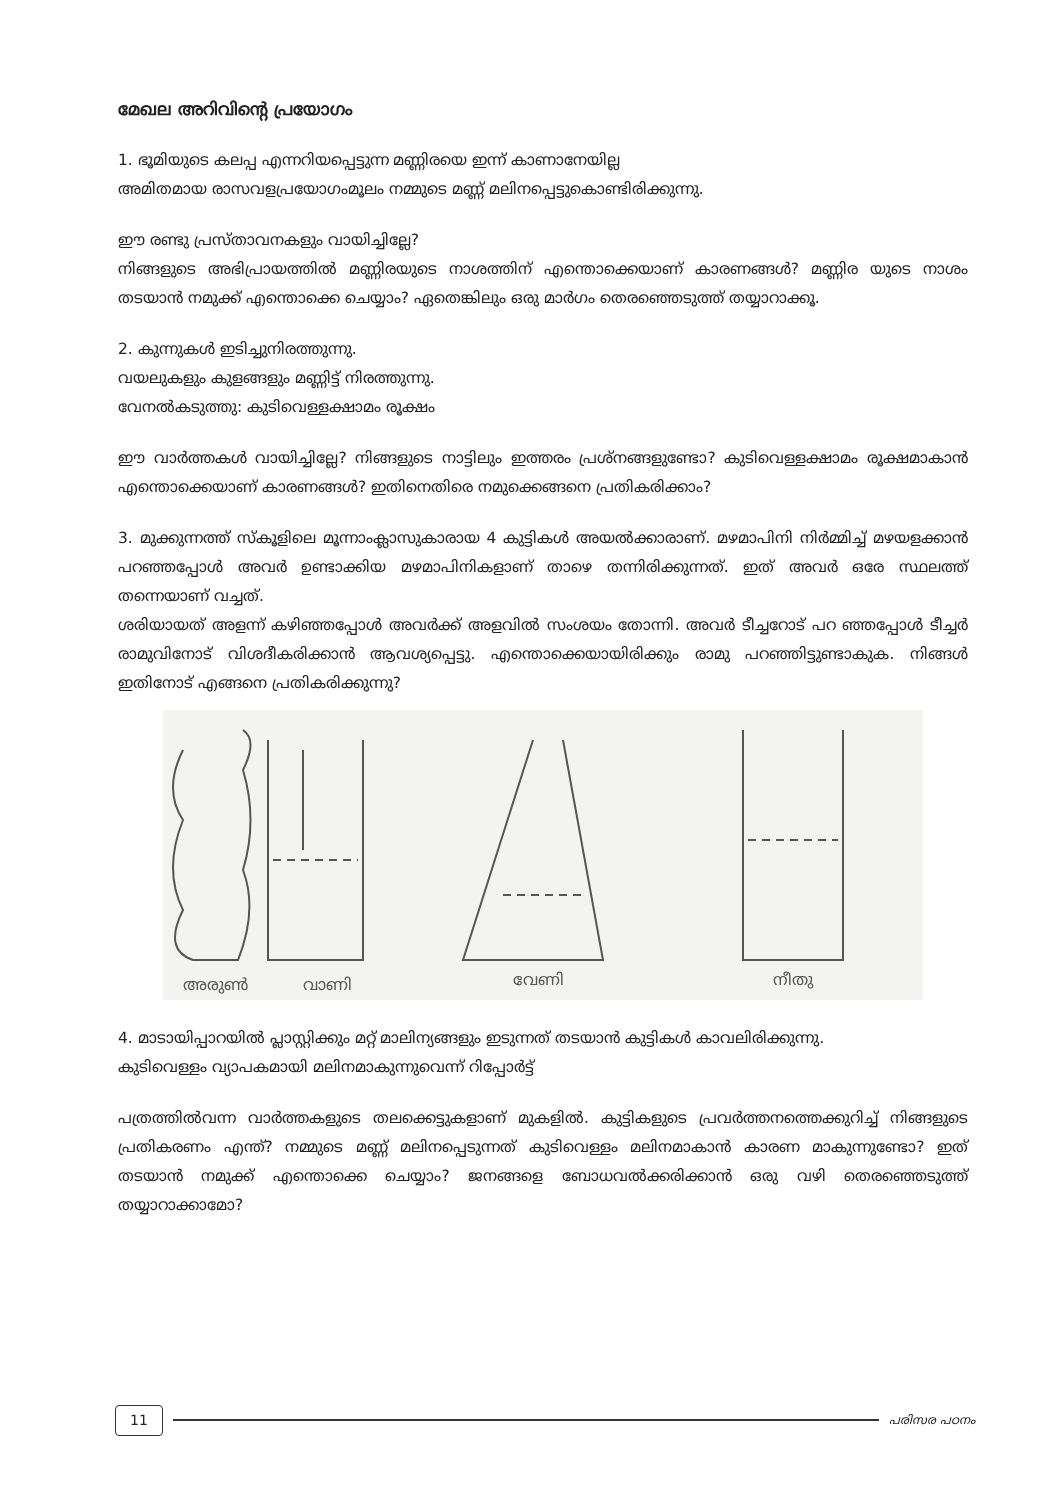മേഖല അറിവിന്റെ പ്രയോഗം
1. ഭൂമിയുടെ കലപ്പ എന്നറിയപ്പെട്ടുന്ന മണ്ണിരയെ ഇന്ന് കാണാനേയില്ല
അമിതമായ രാസവളപ്രയോഗംമൂലം നമ്മുടെ മണ്ണ് മലിനപ്പെട്ടുകൊണ്ടിരിക്കുന്നു.
ഈ രണ്ടു പ്രസ്താവനകളും വായിച്ചില്ലേ?
നിങ്ങളുടെ അഭിപ്രായത്തിൽ മണ്ണിരയുടെ നാശത്തിന് എന്തൊക്കെയാണ് കാരണങ്ങൾ? മണ്ണിര യുടെ നാശം തടയാൻ നമുക്ക് എന്തൊക്കെ ചെയ്യാം? ഏതെങ്കിലും ഒരു മാർഗം തെരഞ്ഞെടുത്ത് തയ്യാറാക്കൂ.
2. കുന്നുകൾ ഇടിച്ചുനിരത്തുന്നു.
വയലുകളും കുളങ്ങളും മണ്ണിട്ട് നിരത്തുന്നു.
വേനൽകടുത്തു: കുടിവെള്ളക്ഷാമം രൂക്ഷം
ഈ വാർത്തകൾ വായിച്ചില്ലേ? നിങ്ങളുടെ നാട്ടിലും ഇത്തരം പ്രശ്നങ്ങളുണ്ടോ? കുടിവെള്ളക്ഷാമം രൂക്ഷമാകാൻ എന്തൊക്കെയാണ് കാരണങ്ങൾ? ഇതിനെതിരെ നമുക്കെങ്ങനെ പ്രതികരിക്കാം?
3. മുക്കുന്നത്ത് സ്കൂളിലെ മൂന്നാംക്ലാസുകാരായ 4 കുട്ടികൾ അയൽക്കാരാണ്. മഴമാപിനി നിർമ്മിച്ച് മഴയളക്കാൻ പറഞ്ഞപ്പോൾ അവർ ഉണ്ടാക്കിയ മഴമാപിനികളാണ് താഴെ തന്നിരിക്കുന്നത്. ഇത് അവർ ഒരേ സ്ഥലത്ത് തന്നെയാണ് വച്ചത്.
ശരിയായത് അളന്ന് കഴിഞ്ഞപ്പോൾ അവർക്ക് അളവിൽ സംശയം തോന്നി. അവർ ടീച്ചറോട് പറ ഞ്ഞപ്പോൾ ടീച്ചർ രാമുവിനോട് വിശദീകരിക്കാൻ ആവശ്യപ്പെട്ടു. എന്തൊക്കെയായിരിക്കും രാമു പറഞ്ഞിട്ടുണ്ടാകുക. നിങ്ങൾ ഇതിനോട് എങ്ങനെ പ്രതികരിക്കുന്നു?
അരുൺ
വാണി
വേണി
നീതു
4. മാടായിപ്പാറയിൽ പ്ലാസ്റ്റിക്കും മറ്റ് മാലിന്യങ്ങളും ഇടുന്നത് തടയാൻ കുട്ടികൾ കാവലിരിക്കുന്നു.
കുടിവെള്ളം വ്യാപകമായി മലിനമാകുന്നുവെന്ന് റിപ്പോർട്ട്
പത്രത്തിൽവന്ന വാർത്തകളുടെ തലക്കെട്ടുകളാണ് മുകളിൽ. കുട്ടികളുടെ പ്രവർത്തനത്തെക്കുറിച്ച് നിങ്ങളുടെ പ്രതികരണം എന്ത്? നമ്മുടെ മണ്ണ് മലിനപ്പെടുന്നത് കുടിവെള്ളം മലിനമാകാൻ കാരണ മാകുന്നുണ്ടോ? ഇത് തടയാൻ നമുക്ക് എന്തൊക്കെ ചെയ്യാം? ജനങ്ങളെ ബോധവൽക്കരിക്കാൻ ഒരു വഴി തെരഞ്ഞെടുത്ത് തയ്യാറാക്കാമോ?
11 പരിസര പഠനം